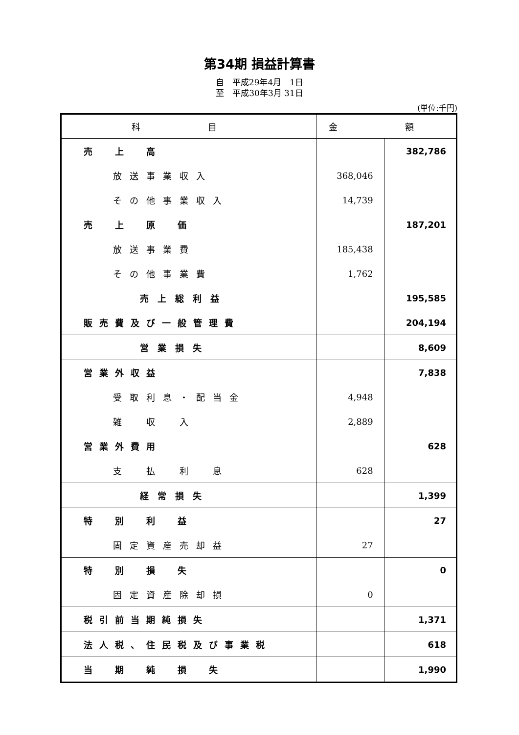第34期 損益計算書
自　平成29年4月　1日
至　平成30年3月 31日
(単位:千円)
| 科 目 | 金 額 | |
| --- | --- | --- |
| 売 上 高 | | 382,786 |
| 放送事業収入 | 368,046 | |
| その他事業収入 | 14,739 | |
| 売 上 原 価 | | 187,201 |
| 放送事業費 | 185,438 | |
| その他事業費 | 1,762 | |
| 売上総利益 | | 195,585 |
| 販売費及び一般管理費 | | 204,194 |
| 営業損失 | | 8,609 |
| 営業外収益 | | 7,838 |
| 受取利息・配当金 | 4,948 | |
| 雑 収 入 | 2,889 | |
| 営業外費用 | | 628 |
| 支 払 利 息 | 628 | |
| 経常損失 | | 1,399 |
| 特 別 利 益 | | 27 |
| 固定資産売却益 | 27 | |
| 特 別 損 失 | | 0 |
| 固定資産除却損 | 0 | |
| 税引前当期純損失 | | 1,371 |
| 法人税、住民税及び事業税 | | 618 |
| 当 期 純 損 失 | | 1,990 |